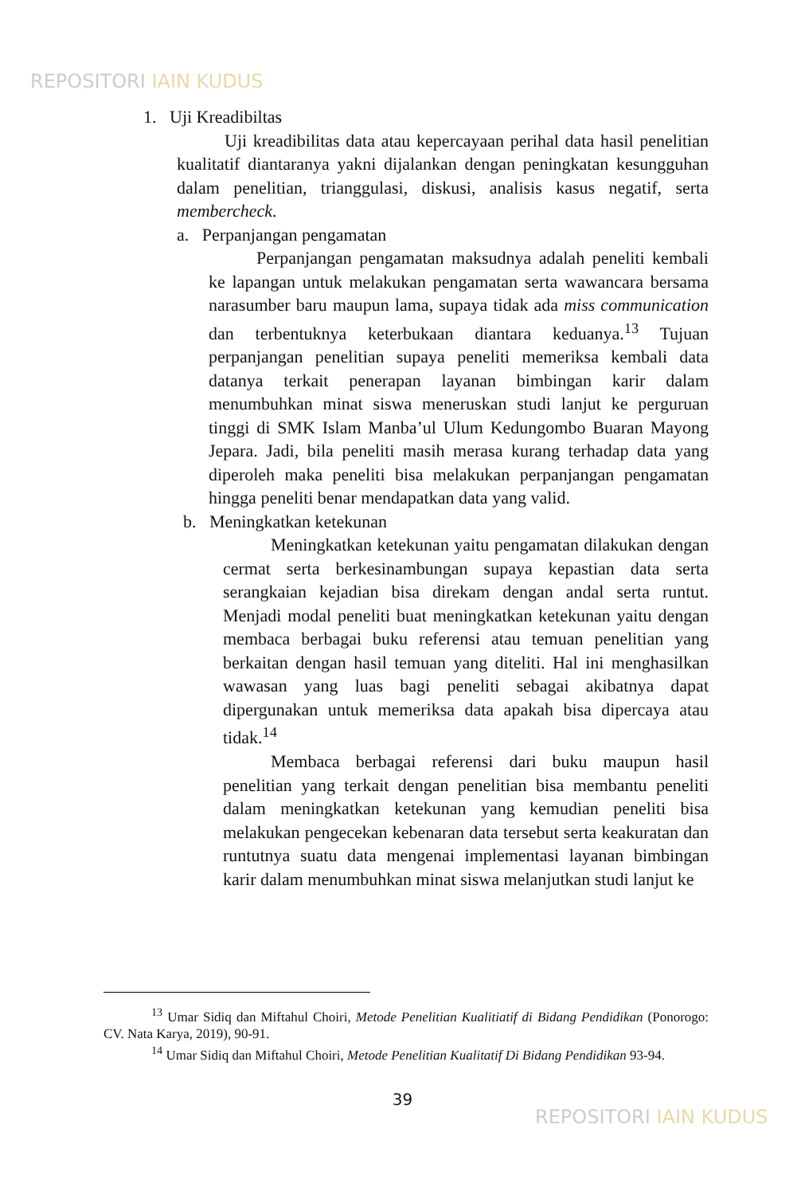REPOSITORI IAIN KUDUS
1. Uji Kreadibiltas
Uji kreadibilitas data atau kepercayaan perihal data hasil penelitian kualitatif diantaranya yakni dijalankan dengan peningkatan kesungguhan dalam penelitian, trianggulasi, diskusi, analisis kasus negatif, serta membercheck.
a. Perpanjangan pengamatan
Perpanjangan pengamatan maksudnya adalah peneliti kembali ke lapangan untuk melakukan pengamatan serta wawancara bersama narasumber baru maupun lama, supaya tidak ada miss communication dan terbentuknya keterbukaan diantara keduanya.<sup>13</sup> Tujuan perpanjangan penelitian supaya peneliti memeriksa kembali data datanya terkait penerapan layanan bimbingan karir dalam menumbuhkan minat siswa meneruskan studi lanjut ke perguruan tinggi di SMK Islam Manba’ul Ulum Kedungombo Buaran Mayong Jepara. Jadi, bila peneliti masih merasa kurang terhadap data yang diperoleh maka peneliti bisa melakukan perpanjangan pengamatan hingga peneliti benar mendapatkan data yang valid.
b. Meningkatkan ketekunan
Meningkatkan ketekunan yaitu pengamatan dilakukan dengan cermat serta berkesinambungan supaya kepastian data serta serangkaian kejadian bisa direkam dengan andal serta runtut. Menjadi modal peneliti buat meningkatkan ketekunan yaitu dengan membaca berbagai buku referensi atau temuan penelitian yang berkaitan dengan hasil temuan yang diteliti. Hal ini menghasilkan wawasan yang luas bagi peneliti sebagai akibatnya dapat dipergunakan untuk memeriksa data apakah bisa dipercaya atau tidak.<sup>14</sup>
Membaca berbagai referensi dari buku maupun hasil penelitian yang terkait dengan penelitian bisa membantu peneliti dalam meningkatkan ketekunan yang kemudian peneliti bisa melakukan pengecekan kebenaran data tersebut serta keakuratan dan runtutnya suatu data mengenai implementasi layanan bimbingan karir dalam menumbuhkan minat siswa melanjutkan studi lanjut ke
<sup>13</sup> Umar Sidiq dan Miftahul Choiri, Metode Penelitian Kualitiatif di Bidang Pendidikan (Ponorogo: CV. Nata Karya, 2019), 90-91.
<sup>14</sup> Umar Sidiq dan Miftahul Choiri, Metode Penelitian Kualitatif Di Bidang Pendidikan 93-94.
39
REPOSITORI IAIN KUDUS